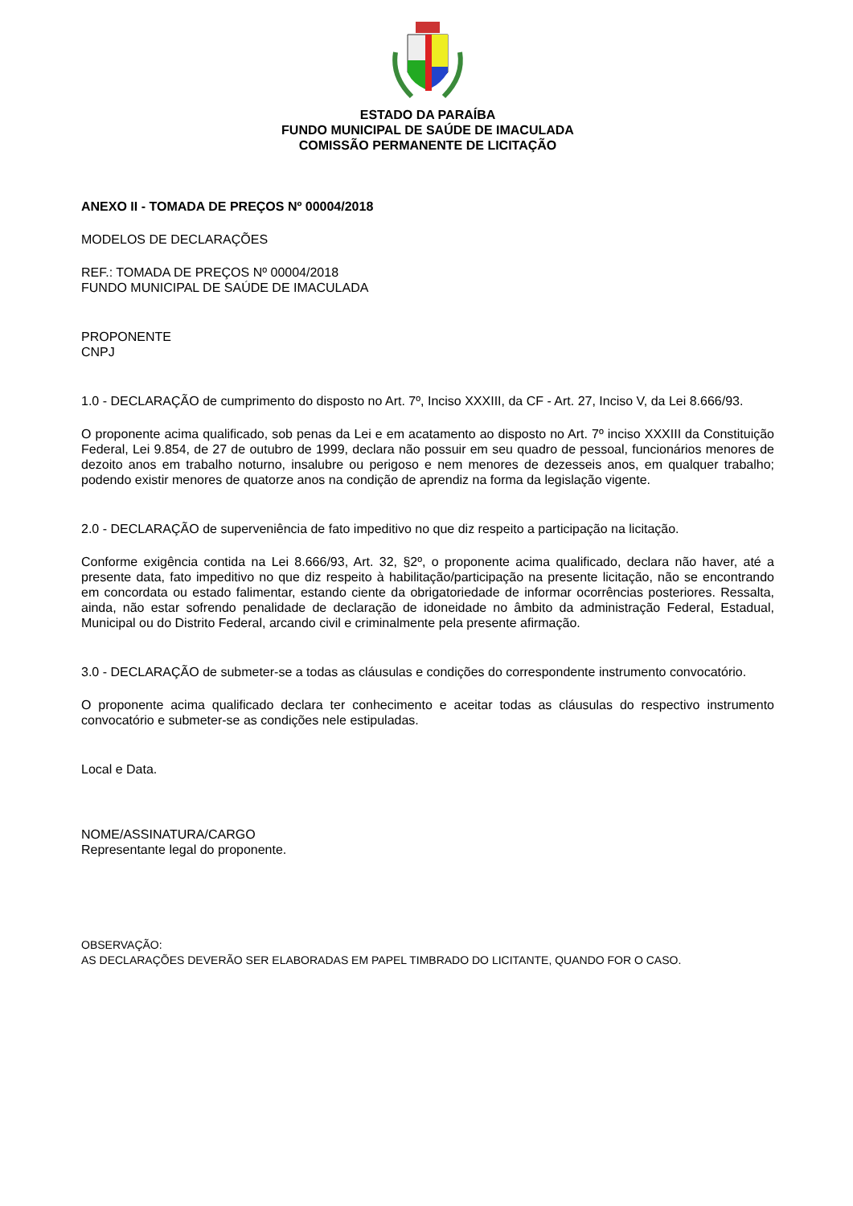ESTADO DA PARAÍBA
FUNDO MUNICIPAL DE SAÚDE DE IMACULADA
COMISSÃO PERMANENTE DE LICITAÇÃO
ANEXO II - TOMADA DE PREÇOS Nº 00004/2018
MODELOS DE DECLARAÇÕES
REF.: TOMADA DE PREÇOS Nº 00004/2018
FUNDO MUNICIPAL DE SAÚDE DE IMACULADA
PROPONENTE
CNPJ
1.0 - DECLARAÇÃO de cumprimento do disposto no Art. 7º, Inciso XXXIII, da CF - Art. 27, Inciso V, da Lei 8.666/93.
O proponente acima qualificado, sob penas da Lei e em acatamento ao disposto no Art. 7º inciso XXXIII da Constituição Federal, Lei 9.854, de 27 de outubro de 1999, declara não possuir em seu quadro de pessoal, funcionários menores de dezoito anos em trabalho noturno, insalubre ou perigoso e nem menores de dezesseis anos, em qualquer trabalho; podendo existir menores de quatorze anos na condição de aprendiz na forma da legislação vigente.
2.0 - DECLARAÇÃO de superveniência de fato impeditivo no que diz respeito a participação na licitação.
Conforme exigência contida na Lei 8.666/93, Art. 32, §2º, o proponente acima qualificado, declara não haver, até a presente data, fato impeditivo no que diz respeito à habilitação/participação na presente licitação, não se encontrando em concordata ou estado falimentar, estando ciente da obrigatoriedade de informar ocorrências posteriores. Ressalta, ainda, não estar sofrendo penalidade de declaração de idoneidade no âmbito da administração Federal, Estadual, Municipal ou do Distrito Federal, arcando civil e criminalmente pela presente afirmação.
3.0 - DECLARAÇÃO de submeter-se a todas as cláusulas e condições do correspondente instrumento convocatório.
O proponente acima qualificado declara ter conhecimento e aceitar todas as cláusulas do respectivo instrumento convocatório e submeter-se as condições nele estipuladas.
Local e Data.
NOME/ASSINATURA/CARGO
Representante legal do proponente.
OBSERVAÇÃO:
AS DECLARAÇÕES DEVERÃO SER ELABORADAS EM PAPEL TIMBRADO DO LICITANTE, QUANDO FOR O CASO.